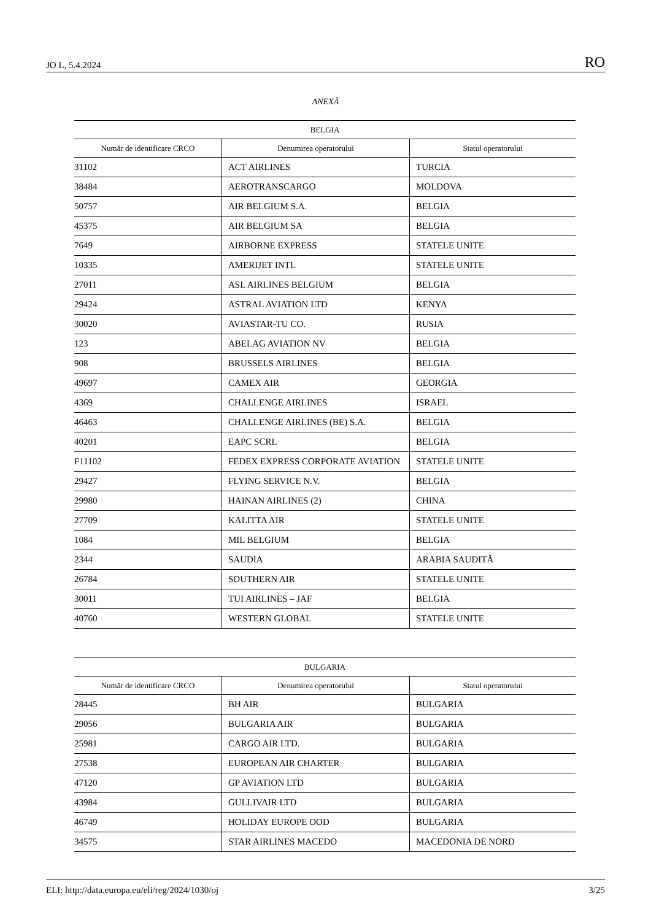JO L, 5.4.2024 RO
ANEXĂ
| BELGIA | | |
| --- | --- | --- |
| Număr de identificare CRCO | Denumirea operatorului | Statul operatorului |
| 31102 | ACT AIRLINES | TURCIA |
| 38484 | AEROTRANSCARGO | MOLDOVA |
| 50757 | AIR BELGIUM S.A. | BELGIA |
| 45375 | AIR BELGIUM SA | BELGIA |
| 7649 | AIRBORNE EXPRESS | STATELE UNITE |
| 10335 | AMERIJET INTL | STATELE UNITE |
| 27011 | ASL AIRLINES BELGIUM | BELGIA |
| 29424 | ASTRAL AVIATION LTD | KENYA |
| 30020 | AVIASTAR-TU CO. | RUSIA |
| 123 | ABELAG AVIATION NV | BELGIA |
| 908 | BRUSSELS AIRLINES | BELGIA |
| 49697 | CAMEX AIR | GEORGIA |
| 4369 | CHALLENGE AIRLINES | ISRAEL |
| 46463 | CHALLENGE AIRLINES (BE) S.A. | BELGIA |
| 40201 | EAPC SCRL | BELGIA |
| F11102 | FEDEX EXPRESS CORPORATE AVIATION | STATELE UNITE |
| 29427 | FLYING SERVICE N.V. | BELGIA |
| 29980 | HAINAN AIRLINES (2) | CHINA |
| 27709 | KALITTA AIR | STATELE UNITE |
| 1084 | MIL BELGIUM | BELGIA |
| 2344 | SAUDIA | ARABIA SAUDITĂ |
| 26784 | SOUTHERN AIR | STATELE UNITE |
| 30011 | TUI AIRLINES – JAF | BELGIA |
| 40760 | WESTERN GLOBAL | STATELE UNITE |
| BULGARIA | | |
| --- | --- | --- |
| Număr de identificare CRCO | Denumirea operatorului | Statul operatorului |
| 28445 | BH AIR | BULGARIA |
| 29056 | BULGARIA AIR | BULGARIA |
| 25981 | CARGO AIR LTD. | BULGARIA |
| 27538 | EUROPEAN AIR CHARTER | BULGARIA |
| 47120 | GP AVIATION LTD | BULGARIA |
| 43984 | GULLIVAIR LTD | BULGARIA |
| 46749 | HOLIDAY EUROPE OOD | BULGARIA |
| 34575 | STAR AIRLINES MACEDO | MACEDONIA DE NORD |
ELI: http://data.europa.eu/eli/reg/2024/1030/oj 3/25